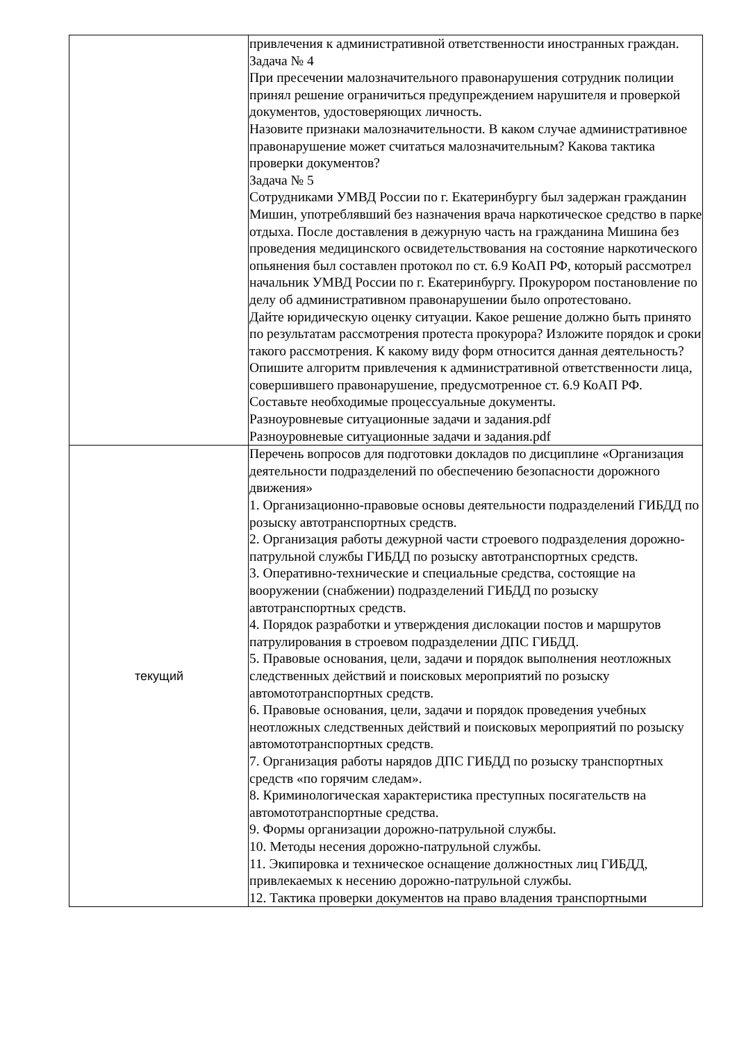| | привлечения к административной ответственности иностранных граждан. Задача № 4 При пресечении малозначительного правонарушения сотрудник полиции принял решение ограничиться предупреждением нарушителя и проверкой документов, удостоверяющих личность. Назовите признаки малозначительности. В каком случае административное правонарушение может считаться малозначительным? Какова тактика проверки документов? Задача № 5 Сотрудниками УМВД России по г. Екатеринбургу был задержан гражданин Мишин, употреблявший без назначения врача наркотическое средство в парке отдыха. После доставления в дежурную часть на гражданина Мишина без проведения медицинского освидетельствования на состояние наркотического опьянения был составлен протокол по ст. 6.9 КоАП РФ, который рассмотрел начальник УМВД России по г. Екатеринбургу. Прокурором постановление по делу об административном правонарушении было опротестовано. Дайте юридическую оценку ситуации. Какое решение должно быть принято по результатам рассмотрения протеста прокурора? Изложите порядок и сроки такого рассмотрения. К какому виду форм относится данная деятельность? Опишите алгоритм привлечения к административной ответственности лица, совершившего правонарушение, предусмотренное ст. 6.9 КоАП РФ. Составьте необходимые процессуальные документы. Разноуровневые ситуационные задачи и задания.pdf Разноуровневые ситуационные задачи и задания.pdf |
| текущий | Перечень вопросов для подготовки докладов по дисциплине «Организация деятельности подразделений по обеспечению безопасности дорожного движения» 1. Организационно-правовые основы деятельности подразделений ГИБДД по розыску автотранспортных средств. 2. Организация работы дежурной части строевого подразделения дорожно-патрульной службы ГИБДД по розыску автотранспортных средств. 3. Оперативно-технические и специальные средства, состоящие на вооружении (снабжении) подразделений ГИБДД по розыску автотранспортных средств. 4. Порядок разработки и утверждения дислокации постов и маршрутов патрулирования в строевом подразделении ДПС ГИБДД. 5. Правовые основания, цели, задачи и порядок выполнения неотложных следственных действий и поисковых мероприятий по розыску автомототранспортных средств. 6. Правовые основания, цели, задачи и порядок проведения учебных неотложных следственных действий и поисковых мероприятий по розыску автомототранспортных средств. 7. Организация работы нарядов ДПС ГИБДД по розыску транспортных средств «по горячим следам». 8. Криминологическая характеристика преступных посягательств на автомототранспортные средства. 9. Формы организации дорожно-патрульной службы. 10. Методы несения дорожно-патрульной службы. 11. Экипировка и техническое оснащение должностных лиц ГИБДД, привлекаемых к несению дорожно-патрульной службы. 12. Тактика проверки документов на право владения транспортными |